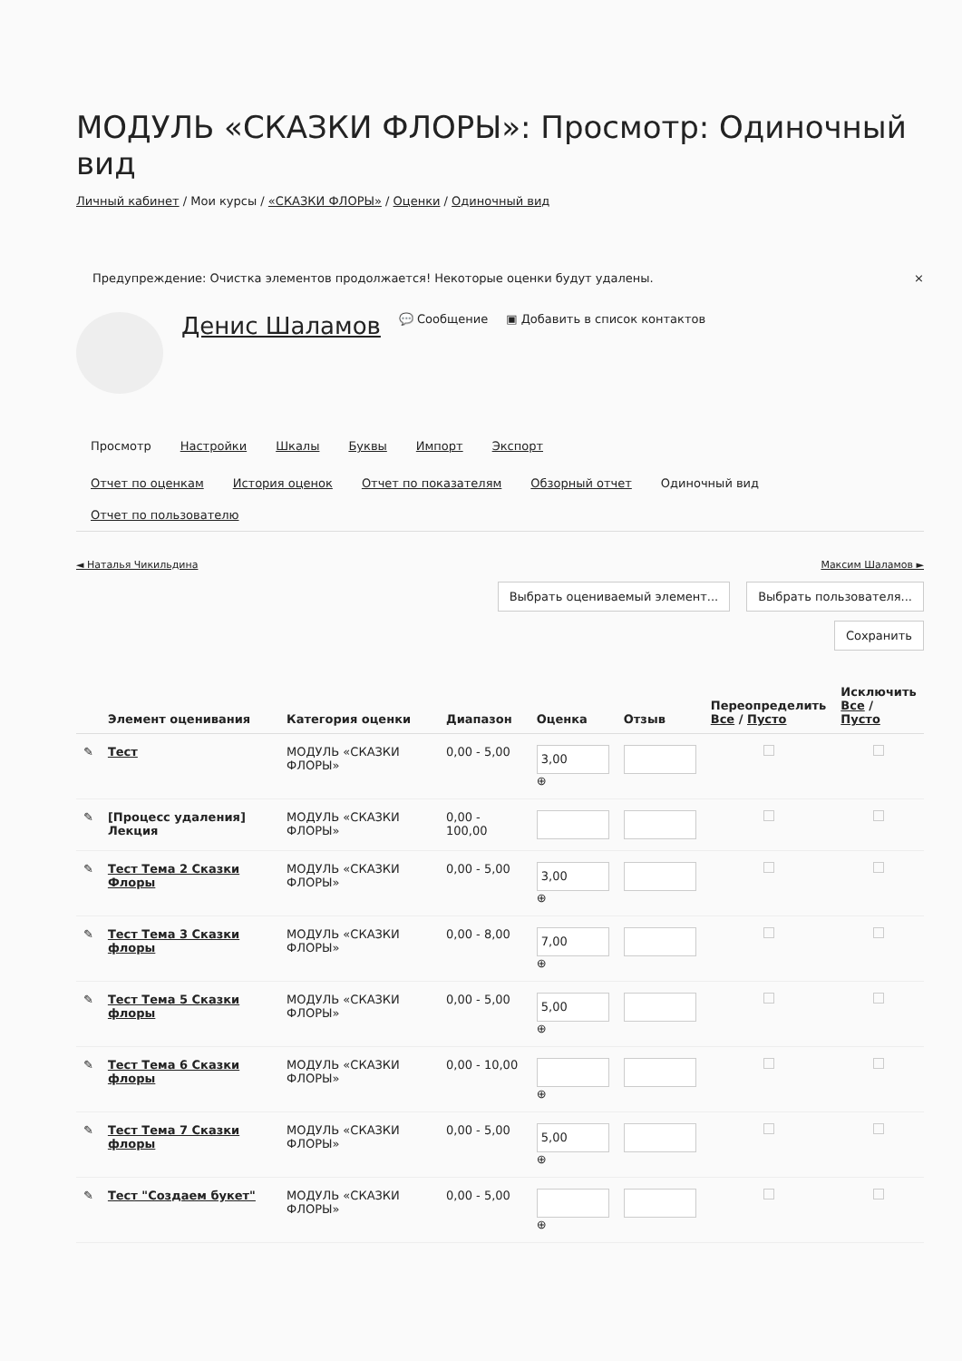МОДУЛЬ «СКАЗКИ ФЛОРЫ»: Просмотр: Одиночный вид
Личный кабинет / Мои курсы / «СКАЗКИ ФЛОРЫ» / Оценки / Одиночный вид
Предупреждение: Очистка элементов продолжается! Некоторые оценки будут удалены. ×
Денис Шаламов 💬 Сообщение ▣ Добавить в список контактов
Просмотр Настройки Шкалы Буквы Импорт Экспорт
Отчет по оценкам История оценок Отчет по показателям Обзорный отчет Одиночный вид Отчет по пользователю
◄ Наталья Чикильдина Максим Шаламов ►
Выбрать оцениваемый элемент... Выбрать пользователя...
Сохранить
| | Элемент оценивания | Категория оценки | Диапазон | Оценка | Отзыв | Переопределить Все / Пусто | Исключить Все / Пусто |
| --- | --- | --- | --- | --- | --- | --- | --- |
| ✎ | Тест | МОДУЛЬ «СКАЗКИ ФЛОРЫ» | 0,00 - 5,00 | 3,00 ⊕ | | | |
| ✎ | [Процесс удаления] Лекция | МОДУЛЬ «СКАЗКИ ФЛОРЫ» | 0,00 - 100,00 | | | | |
| ✎ | Тест Тема 2 Сказки Флоры | МОДУЛЬ «СКАЗКИ ФЛОРЫ» | 0,00 - 5,00 | 3,00 ⊕ | | | |
| ✎ | Тест Тема 3 Сказки флоры | МОДУЛЬ «СКАЗКИ ФЛОРЫ» | 0,00 - 8,00 | 7,00 ⊕ | | | |
| ✎ | Тест Тема 5 Сказки флоры | МОДУЛЬ «СКАЗКИ ФЛОРЫ» | 0,00 - 5,00 | 5,00 ⊕ | | | |
| ✎ | Тест Тема 6 Сказки флоры | МОДУЛЬ «СКАЗКИ ФЛОРЫ» | 0,00 - 10,00 | ⊕ | | | |
| ✎ | Тест Тема 7 Сказки флоры | МОДУЛЬ «СКАЗКИ ФЛОРЫ» | 0,00 - 5,00 | 5,00 ⊕ | | | |
| ✎ | Тест "Создаем букет" | МОДУЛЬ «СКАЗКИ ФЛОРЫ» | 0,00 - 5,00 | ⊕ | | | |